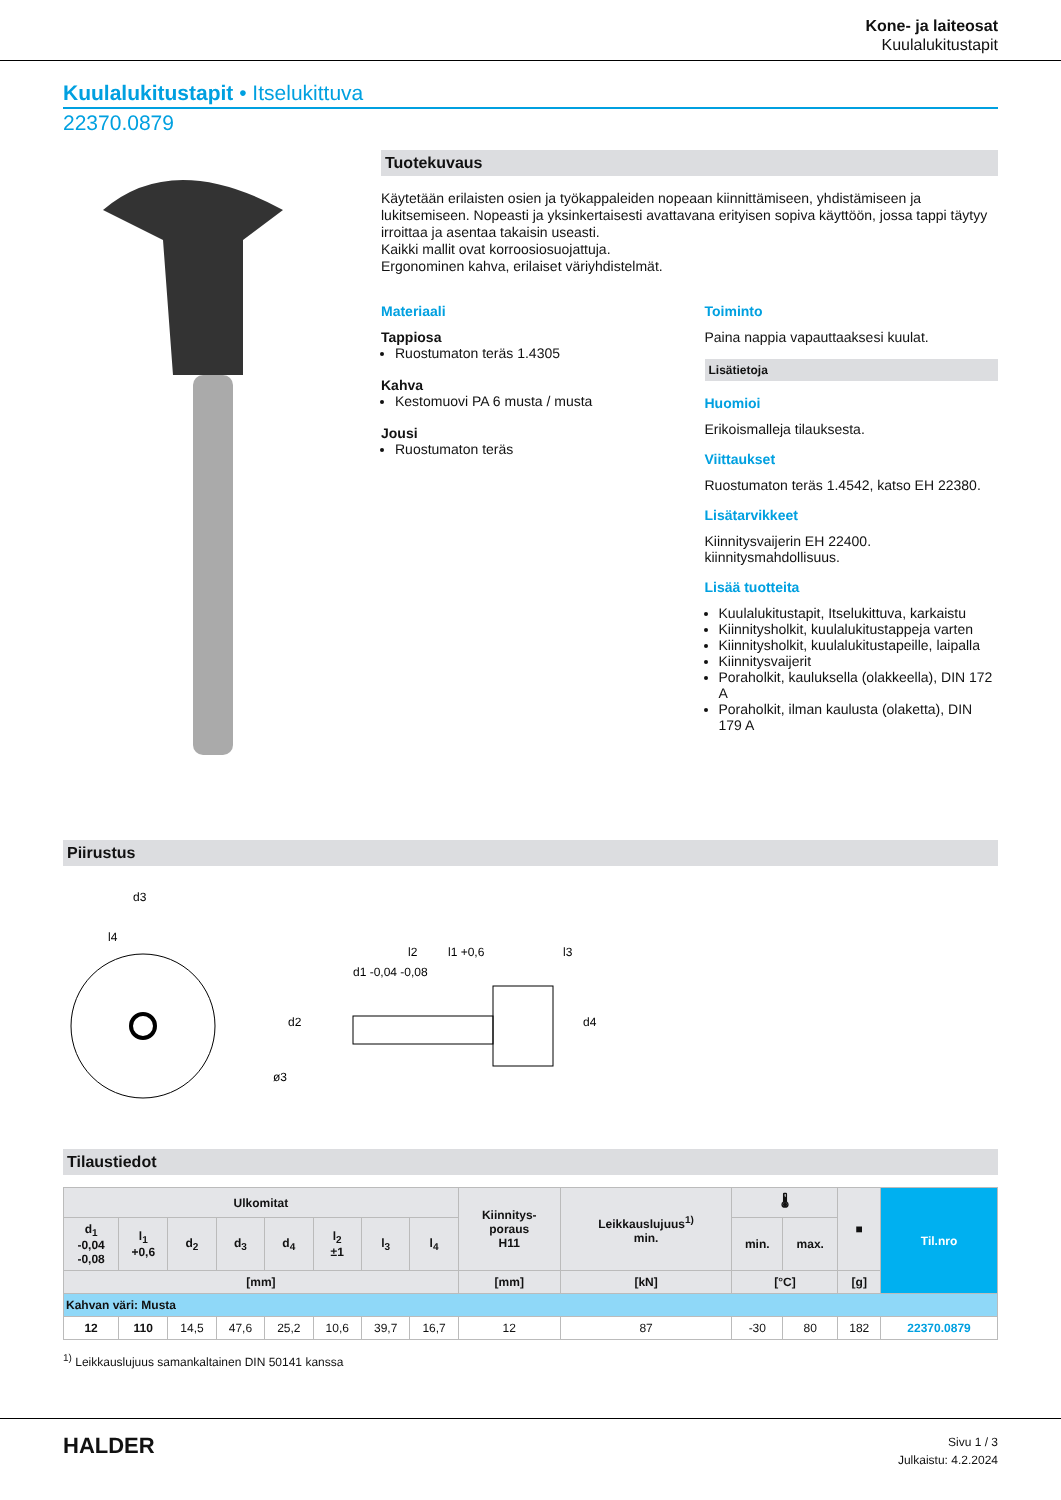Kone- ja laiteosat
Kuulalukitustapit
Kuulalukitustapit • Itselukittuva
22370.0879
Tuotekuvaus
Käytetään erilaisten osien ja työkappaleiden nopeaan kiinnittämiseen, yhdistämiseen ja lukitsemiseen. Nopeasti ja yksinkertaisesti avattavana erityisen sopiva käyttöön, jossa tappi täytyy irroittaa ja asentaa takaisin useasti.
Kaikki mallit ovat korroosiosuojattuja.
Ergonominen kahva, erilaiset väriyhdistelmät.
Materiaali
Tappiosa
Ruostumaton teräs 1.4305
Kahva
Kestomuovi PA 6 musta / musta
Jousi
Ruostumaton teräs
Toiminto
Paina nappia vapauttaaksesi kuulat.
Lisätietoja
Huomioi
Erikoismalleja tilauksesta.
Viittaukset
Ruostumaton teräs 1.4542, katso EH 22380.
Lisätarvikkeet
Kiinnitysvaijerin EH 22400.
kiinnitysmahdollisuus.
Lisää tuotteita
Kuulalukitustapit, Itselukittuva, karkaistu
Kiinnitysholkit, kuulalukitustappeja varten
Kiinnitysholkit, kuulalukitustapeille, laipalla
Kiinnitysvaijerit
Poraholkit, kauluksella (olakkeella), DIN 172 A
Poraholkit, ilman kaulusta (olaketta), DIN 179 A
Piirustus
d3
l4
l2
l1 +0,6
l3
d2
d1 -0,04 -0,08
d4
ø3
Tilaustiedot
| Ulkomitat | | | | | | | | Kiinnitys- poraus H11 | Leikkauslujuus<sup>1)</sup> min. | 🌡 | | ■ | Til.nro |
| --- | --- | --- | --- | --- | --- | --- | --- | --- | --- | --- | --- | --- | --- |
| d<sub>1</sub> -0,04 -0,08 | l<sub>1</sub> +0,6 | d<sub>2</sub> | d<sub>3</sub> | d<sub>4</sub> | l<sub>2</sub> ±1 | l<sub>3</sub> | l<sub>4</sub> | | | min. | max. | | |
| [mm] | | | | | | | | [mm] | [kN] | [°C] | | [g] | |
| Kahvan väri: Musta | | | | | | | | | | | | | |
| 12 | 110 | 14,5 | 47,6 | 25,2 | 10,6 | 39,7 | 16,7 | 12 | 87 | -30 | 80 | 182 | 22370.0879 |
<sup>1)</sup> Leikkauslujuus samankaltainen DIN 50141 kanssa
HALDER
Sivu 1 / 3
Julkaistu: 4.2.2024